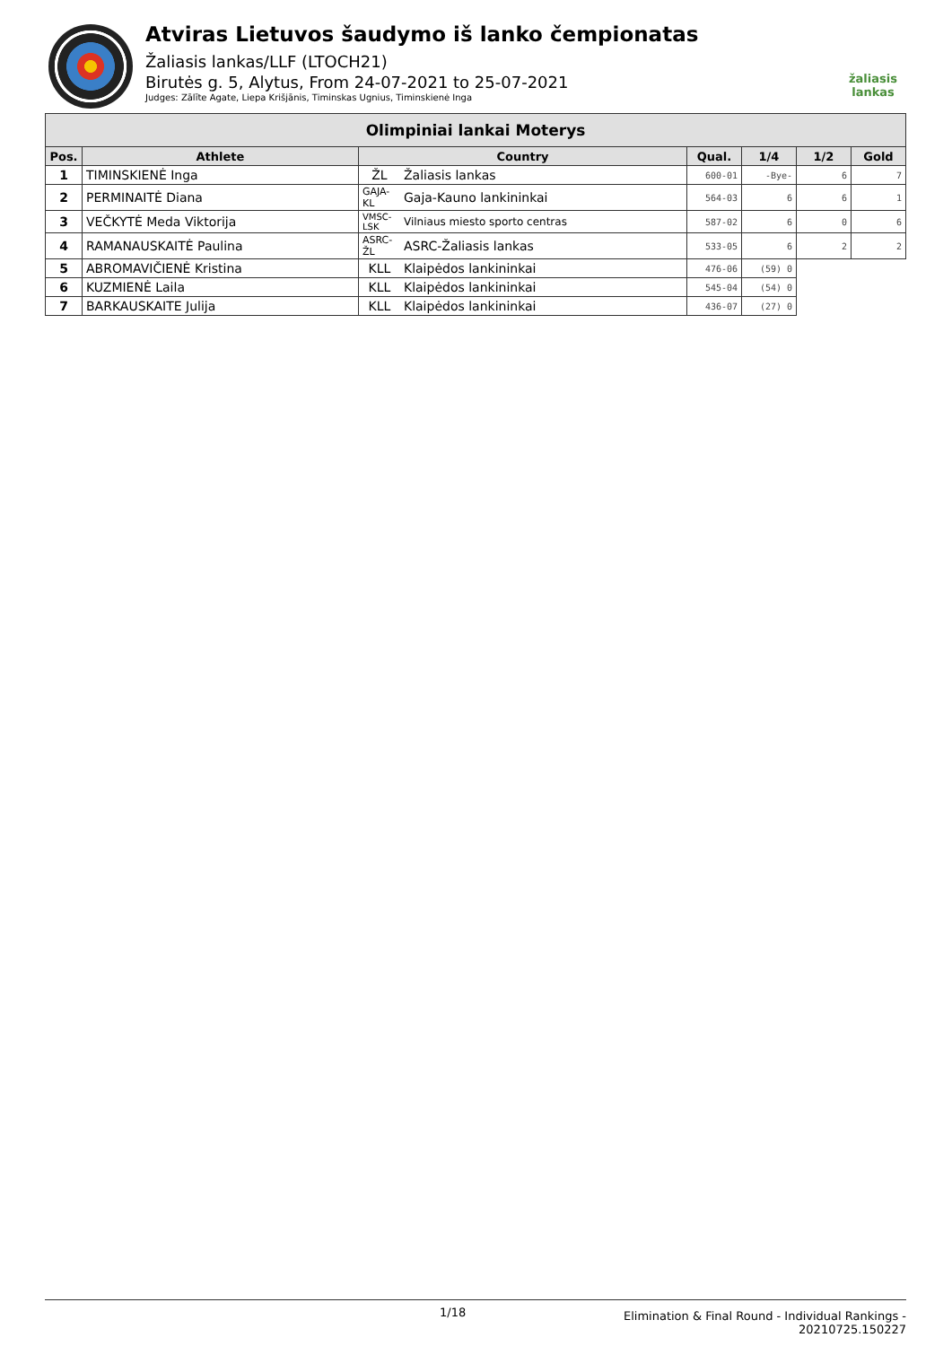Atviras Lietuvos šaudymo iš lanko čempionatas
Žaliasis lankas/LLF (LTOCH21)
Birutės g. 5, Alytus, From 24-07-2021 to 25-07-2021
Judges: Zālīte Agate, Liepa Krišjānis, Timinskas Ugnius, Timinskienė Inga
žaliasis
lankas
| Olimpiniai lankai Moterys | | | | | | | |
| --- | --- | --- | --- | --- | --- | --- | --- |
| Pos. | Athlete | Country | | Qual. | 1/4 | 1/2 | Gold |
| 1 | TIMINSKIENĖ Inga | ŽL | Žaliasis lankas | 600-01 | -Bye- | 6 | 7 |
| 2 | PERMINAITĖ Diana | GAJA-KL | Gaja-Kauno lankininkai | 564-03 | 6 | 6 | 1 |
| 3 | VEČKYTĖ Meda Viktorija | VMSC-LSK | Vilniaus miesto sporto centras | 587-02 | 6 | 0 | 6 |
| 4 | RAMANAUSKAITĖ Paulina | ASRC-ŽL | ASRC-Žaliasis lankas | 533-05 | 6 | 2 | 2 |
| 5 | ABROMAVIČIENĖ Kristina | KLL | Klaipėdos lankininkai | 476-06 | (59) 0 | | |
| 6 | KUZMIENĖ Laila | KLL | Klaipėdos lankininkai | 545-04 | (54) 0 | | |
| 7 | BARKAUSKAITE Julija | KLL | Klaipėdos lankininkai | 436-07 | (27) 0 | | |
1/18
Elimination & Final Round - Individual Rankings -
20210725.150227